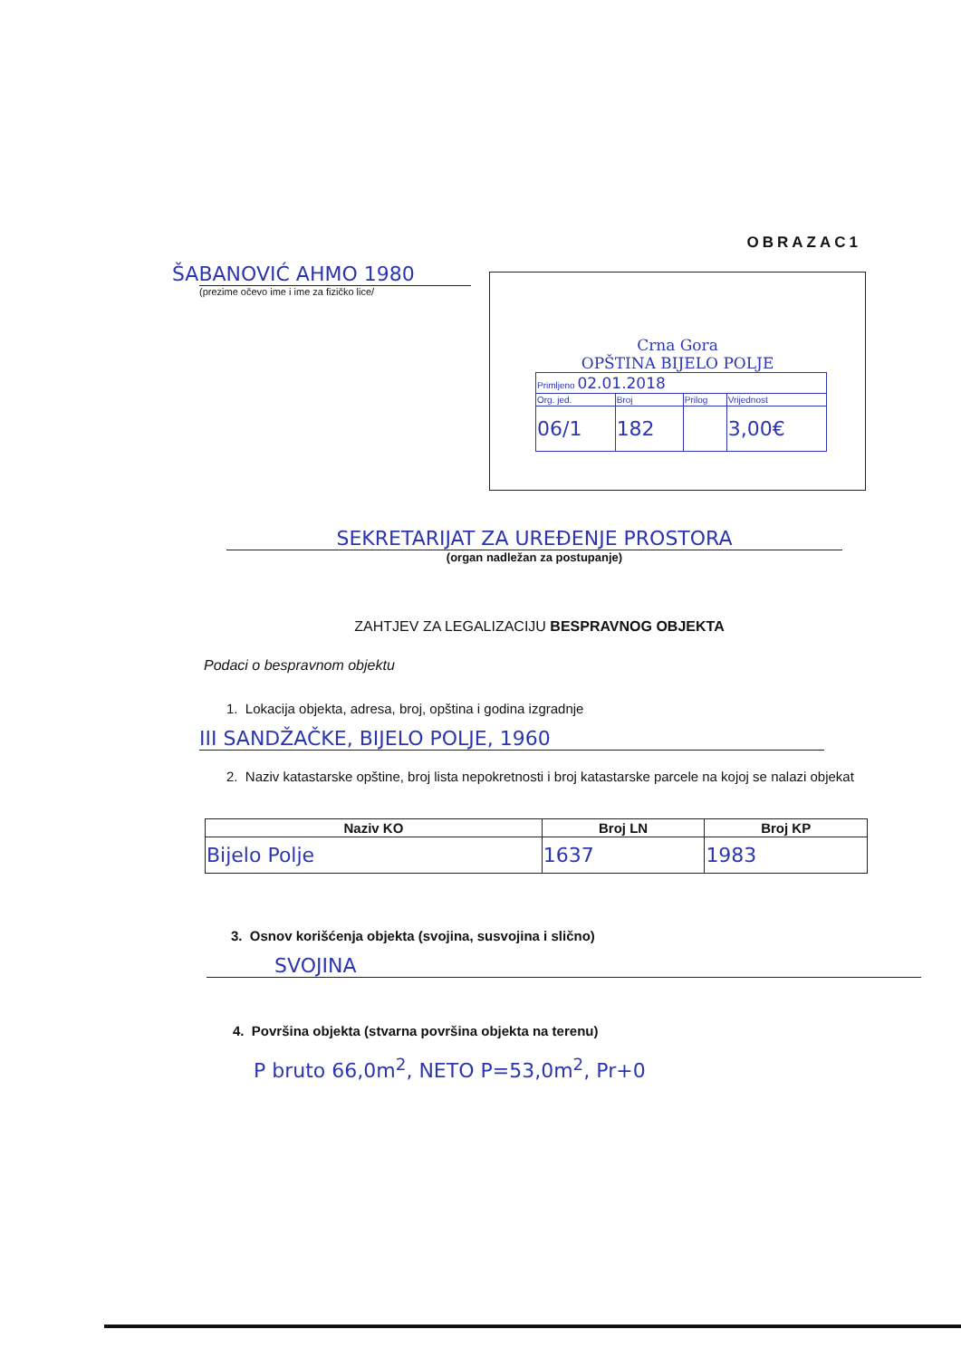OBRAZAC1
ŠABANOVIĆ AHMO 1980
(prezime očevo ime i ime za fizičko lice/
Crna Gora
OPŠTINA BIJELO POLJE
| Primljeno 02.01.2018 | | | |
| Org. jed. | Broj | Prilog | Vrijednost |
| 06/1 | 182 | | 3,00€ |
SEKRETARIJAT ZA UREĐENJE PROSTORA
(organ nadležan za postupanje)
ZAHTJEV ZA LEGALIZACIJU BESPRAVNOG OBJEKTA
Podaci o bespravnom objektu
1. Lokacija objekta, adresa, broj, opština i godina izgradnje
III SANDŽAČKE, BIJELO POLJE, 1960
2. Naziv katastarske opštine, broj lista nepokretnosti i broj katastarske parcele na kojoj se nalazi objekat
| Naziv KO | Broj LN | Broj KP |
| --- | --- | --- |
| Bijelo Polje | 1637 | 1983 |
3. Osnov korišćenja objekta (svojina, susvojina i slično)
SVOJINA
4. Površina objekta (stvarna površina objekta na terenu)
P bruto 66,0m<sup>2</sup>, NETO P=53,0m<sup>2</sup>, Pr+0